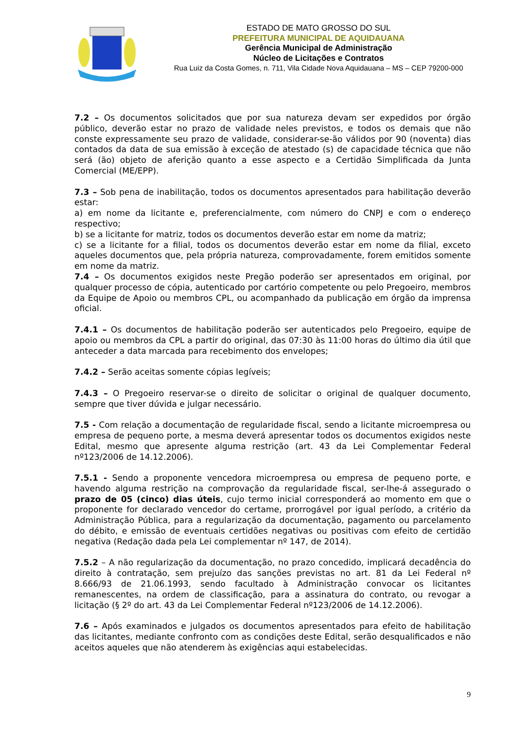ESTADO DE MATO GROSSO DO SUL
PREFEITURA MUNICIPAL DE AQUIDAUANA
Gerência Municipal de Administração
Núcleo de Licitações e Contratos
Rua Luiz da Costa Gomes, n. 711, Vila Cidade Nova Aquidauana – MS – CEP 79200-000
7.2 – Os documentos solicitados que por sua natureza devam ser expedidos por órgão público, deverão estar no prazo de validade neles previstos, e todos os demais que não conste expressamente seu prazo de validade, considerar-se-ão válidos por 90 (noventa) dias contados da data de sua emissão à exceção de atestado (s) de capacidade técnica que não será (ão) objeto de aferição quanto a esse aspecto e a Certidão Simplificada da Junta Comercial (ME/EPP).
7.3 – Sob pena de inabilitação, todos os documentos apresentados para habilitação deverão estar:
a) em nome da licitante e, preferencialmente, com número do CNPJ e com o endereço respectivo;
b) se a licitante for matriz, todos os documentos deverão estar em nome da matriz;
c) se a licitante for a filial, todos os documentos deverão estar em nome da filial, exceto aqueles documentos que, pela própria natureza, comprovadamente, forem emitidos somente em nome da matriz.
7.4 – Os documentos exigidos neste Pregão poderão ser apresentados em original, por qualquer processo de cópia, autenticado por cartório competente ou pelo Pregoeiro, membros da Equipe de Apoio ou membros CPL, ou acompanhado da publicação em órgão da imprensa oficial.
7.4.1 – Os documentos de habilitação poderão ser autenticados pelo Pregoeiro, equipe de apoio ou membros da CPL a partir do original, das 07:30 às 11:00 horas do último dia útil que anteceder a data marcada para recebimento dos envelopes;
7.4.2 – Serão aceitas somente cópias legíveis;
7.4.3 – O Pregoeiro reservar-se o direito de solicitar o original de qualquer documento, sempre que tiver dúvida e julgar necessário.
7.5 - Com relação a documentação de regularidade fiscal, sendo a licitante microempresa ou empresa de pequeno porte, a mesma deverá apresentar todos os documentos exigidos neste Edital, mesmo que apresente alguma restrição (art. 43 da Lei Complementar Federal nº123/2006 de 14.12.2006).
7.5.1 - Sendo a proponente vencedora microempresa ou empresa de pequeno porte, e havendo alguma restrição na comprovação da regularidade fiscal, ser-lhe-á assegurado o prazo de 05 (cinco) dias úteis, cujo termo inicial corresponderá ao momento em que o proponente for declarado vencedor do certame, prorrogável por igual período, a critério da Administração Pública, para a regularização da documentação, pagamento ou parcelamento do débito, e emissão de eventuais certidões negativas ou positivas com efeito de certidão negativa (Redação dada pela Lei complementar nº 147, de 2014).
7.5.2 – A não regularização da documentação, no prazo concedido, implicará decadência do direito à contratação, sem prejuízo das sanções previstas no art. 81 da Lei Federal nº 8.666/93 de 21.06.1993, sendo facultado à Administração convocar os licitantes remanescentes, na ordem de classificação, para a assinatura do contrato, ou revogar a licitação (§ 2º do art. 43 da Lei Complementar Federal nº123/2006 de 14.12.2006).
7.6 – Após examinados e julgados os documentos apresentados para efeito de habilitação das licitantes, mediante confronto com as condições deste Edital, serão desqualificados e não aceitos aqueles que não atenderem às exigências aqui estabelecidas.
9